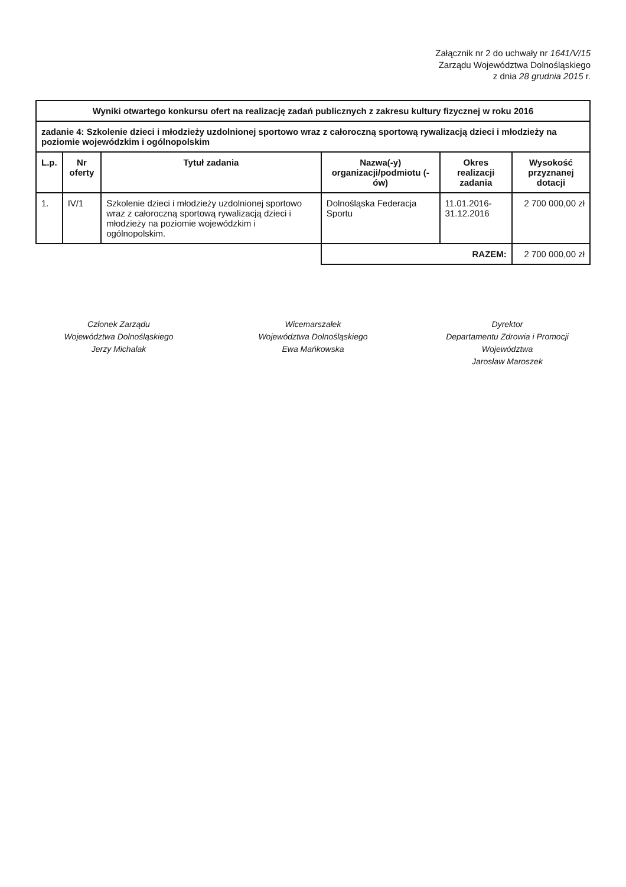Załącznik nr 2 do uchwały nr 1641/V/15
Zarządu Województwa Dolnośląskiego
z dnia 28 grudnia 2015 r.
| Wyniki otwartego konkursu ofert na realizację zadań publicznych z zakresu kultury fizycznej w roku 2016 | | | | | |
| zadanie 4: Szkolenie dzieci i młodzieży uzdolnionej sportowo wraz z całoroczną sportową rywalizacją dzieci i młodzieży na poziomie wojewódzkim i ogólnopolskim | | | | | |
| L.p. | Nr oferty | Tytuł zadania | Nazwa(-y) organizacji/podmiotu (-ów) | Okres realizacji zadania | Wysokość przyznanej dotacji |
| 1. | IV/1 | Szkolenie dzieci i młodzieży uzdolnionej sportowo wraz z całoroczną sportową rywalizacją dzieci i młodzieży na poziomie wojewódzkim i ogólnopolskim. | Dolnośląska Federacja Sportu | 11.01.2016-31.12.2016 | 2 700 000,00 zł |
| | | | RAZEM: | | 2 700 000,00 zł |
Członek Zarządu
Województwa Dolnośląskiego
Jerzy Michalak
Wicemarszałek
Województwa Dolnośląskiego
Ewa Mańkowska
Dyrektor
Departamentu Zdrowia i Promocji Województwa
Jarosław Maroszek